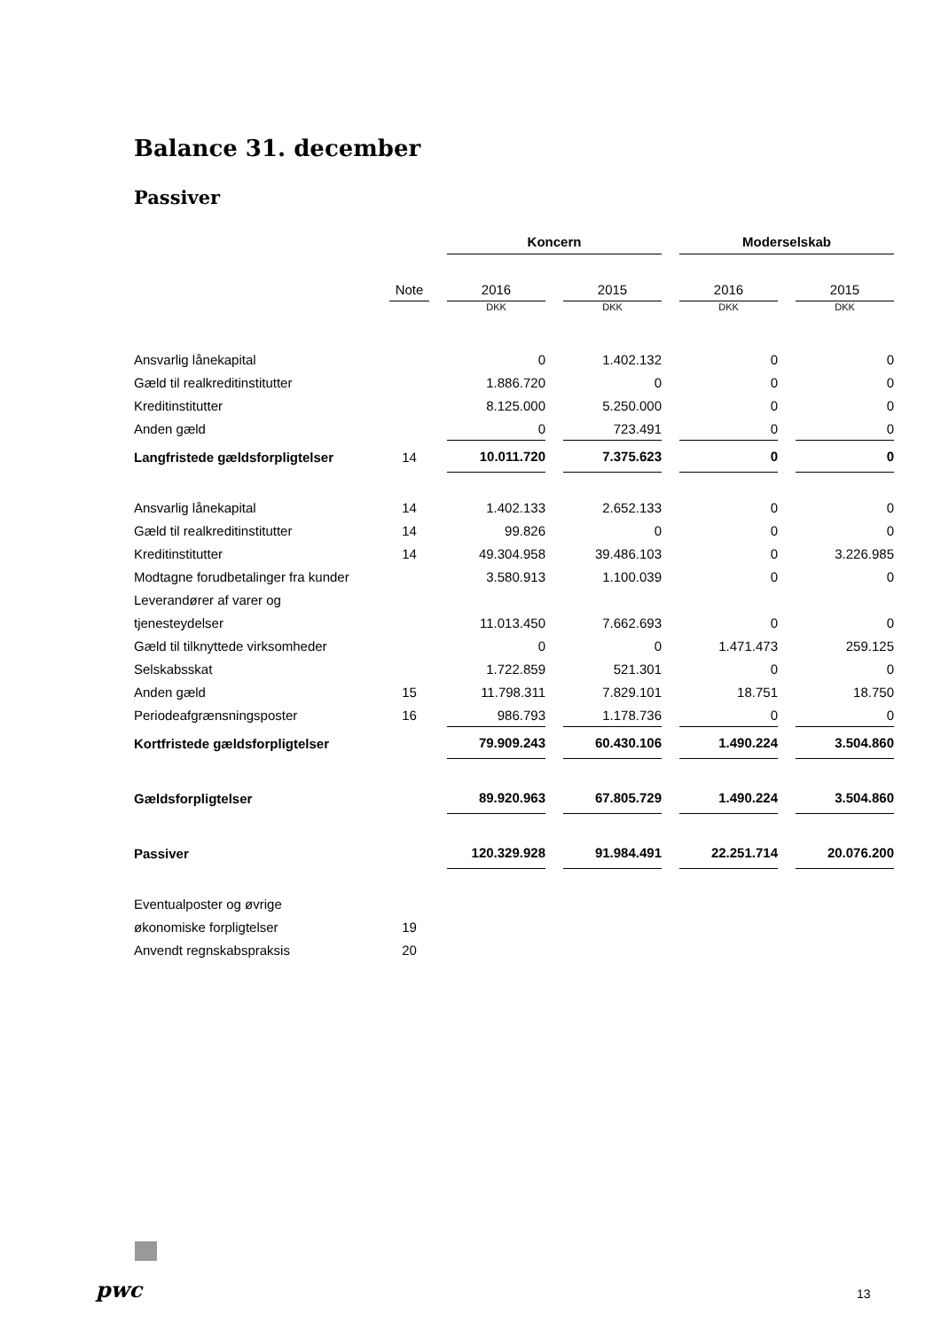Balance 31. december
Passiver
| | | | | Koncern | | | | Moderselskab | | |
| | | Note | | 2016 | | 2015 | | 2016 | | 2015 |
| | | | | DKK | | DKK | | DKK | | DKK |
| Ansvarlig lånekapital | | | | 0 | | 1.402.132 | | 0 | | 0 |
| Gæld til realkreditinstitutter | | | | 1.886.720 | | 0 | | 0 | | 0 |
| Kreditinstitutter | | | | 8.125.000 | | 5.250.000 | | 0 | | 0 |
| Anden gæld | | | | 0 | | 723.491 | | 0 | | 0 |
| Langfristede gældsforpligtelser | | 14 | | 10.011.720 | | 7.375.623 | | 0 | | 0 |
| Ansvarlig lånekapital | | 14 | | 1.402.133 | | 2.652.133 | | 0 | | 0 |
| Gæld til realkreditinstitutter | | 14 | | 99.826 | | 0 | | 0 | | 0 |
| Kreditinstitutter | | 14 | | 49.304.958 | | 39.486.103 | | 0 | | 3.226.985 |
| Modtagne forudbetalinger fra kunder | | | | 3.580.913 | | 1.100.039 | | 0 | | 0 |
| Leverandører af varer og | | | | | | | | | | |
| tjenesteydelser | | | | 11.013.450 | | 7.662.693 | | 0 | | 0 |
| Gæld til tilknyttede virksomheder | | | | 0 | | 0 | | 1.471.473 | | 259.125 |
| Selskabsskat | | | | 1.722.859 | | 521.301 | | 0 | | 0 |
| Anden gæld | | 15 | | 11.798.311 | | 7.829.101 | | 18.751 | | 18.750 |
| Periodeafgrænsningsposter | | 16 | | 986.793 | | 1.178.736 | | 0 | | 0 |
| Kortfristede gældsforpligtelser | | | | 79.909.243 | | 60.430.106 | | 1.490.224 | | 3.504.860 |
| Gældsforpligtelser | | | | 89.920.963 | | 67.805.729 | | 1.490.224 | | 3.504.860 |
| Passiver | | | | 120.329.928 | | 91.984.491 | | 22.251.714 | | 20.076.200 |
| Eventualposter og øvrige | | | | | | | | | | |
| økonomiske forpligtelser | | 19 | | | | | | | | |
| Anvendt regnskabspraksis | | 20 | | | | | | | | |
pwc 13